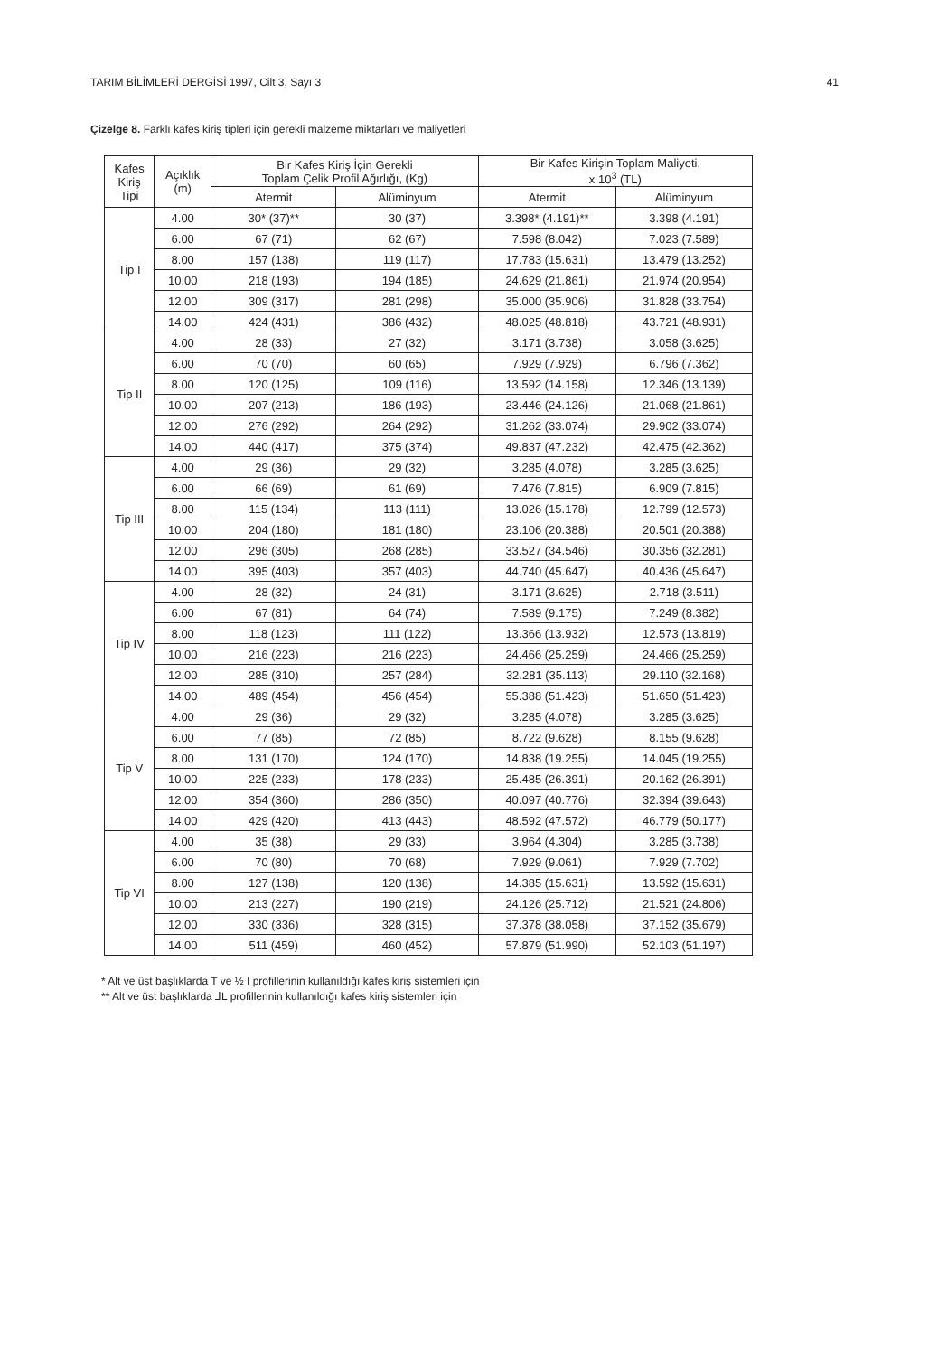TARIM BİLİMLERİ DERGİSİ 1997, Cilt 3, Sayı 3 41
Çizelge 8. Farklı kafes kiriş tipleri için gerekli malzeme miktarları ve maliyetleri
| Kafes Kiriş Tipi | Açıklık (m) | Bir Kafes Kiriş İçin Gerekli Toplam Çelik Profil Ağırlığı, (Kg) | | Bir Kafes Kirişin Toplam Maliyeti, x 10<sup>3</sup> (TL) | |
| --- | --- | --- | --- | --- | --- |
| | | Atermit | Alüminyum | Atermit | Alüminyum |
| Tip I | 4.00 | 30* (37)** | 30 (37) | 3.398* (4.191)** | 3.398 (4.191) |
| | 6.00 | 67 (71) | 62 (67) | 7.598 (8.042) | 7.023 (7.589) |
| | 8.00 | 157 (138) | 119 (117) | 17.783 (15.631) | 13.479 (13.252) |
| | 10.00 | 218 (193) | 194 (185) | 24.629 (21.861) | 21.974 (20.954) |
| | 12.00 | 309 (317) | 281 (298) | 35.000 (35.906) | 31.828 (33.754) |
| | 14.00 | 424 (431) | 386 (432) | 48.025 (48.818) | 43.721 (48.931) |
| Tip II | 4.00 | 28 (33) | 27 (32) | 3.171 (3.738) | 3.058 (3.625) |
| | 6.00 | 70 (70) | 60 (65) | 7.929 (7.929) | 6.796 (7.362) |
| | 8.00 | 120 (125) | 109 (116) | 13.592 (14.158) | 12.346 (13.139) |
| | 10.00 | 207 (213) | 186 (193) | 23.446 (24.126) | 21.068 (21.861) |
| | 12.00 | 276 (292) | 264 (292) | 31.262 (33.074) | 29.902 (33.074) |
| | 14.00 | 440 (417) | 375 (374) | 49.837 (47.232) | 42.475 (42.362) |
| Tip III | 4.00 | 29 (36) | 29 (32) | 3.285 (4.078) | 3.285 (3.625) |
| | 6.00 | 66 (69) | 61 (69) | 7.476 (7.815) | 6.909 (7.815) |
| | 8.00 | 115 (134) | 113 (111) | 13.026 (15.178) | 12.799 (12.573) |
| | 10.00 | 204 (180) | 181 (180) | 23.106 (20.388) | 20.501 (20.388) |
| | 12.00 | 296 (305) | 268 (285) | 33.527 (34.546) | 30.356 (32.281) |
| | 14.00 | 395 (403) | 357 (403) | 44.740 (45.647) | 40.436 (45.647) |
| Tip IV | 4.00 | 28 (32) | 24 (31) | 3.171 (3.625) | 2.718 (3.511) |
| | 6.00 | 67 (81) | 64 (74) | 7.589 (9.175) | 7.249 (8.382) |
| | 8.00 | 118 (123) | 111 (122) | 13.366 (13.932) | 12.573 (13.819) |
| | 10.00 | 216 (223) | 216 (223) | 24.466 (25.259) | 24.466 (25.259) |
| | 12.00 | 285 (310) | 257 (284) | 32.281 (35.113) | 29.110 (32.168) |
| | 14.00 | 489 (454) | 456 (454) | 55.388 (51.423) | 51.650 (51.423) |
| Tip V | 4.00 | 29 (36) | 29 (32) | 3.285 (4.078) | 3.285 (3.625) |
| | 6.00 | 77 (85) | 72 (85) | 8.722 (9.628) | 8.155 (9.628) |
| | 8.00 | 131 (170) | 124 (170) | 14.838 (19.255) | 14.045 (19.255) |
| | 10.00 | 225 (233) | 178 (233) | 25.485 (26.391) | 20.162 (26.391) |
| | 12.00 | 354 (360) | 286 (350) | 40.097 (40.776) | 32.394 (39.643) |
| | 14.00 | 429 (420) | 413 (443) | 48.592 (47.572) | 46.779 (50.177) |
| Tip VI | 4.00 | 35 (38) | 29 (33) | 3.964 (4.304) | 3.285 (3.738) |
| | 6.00 | 70 (80) | 70 (68) | 7.929 (9.061) | 7.929 (7.702) |
| | 8.00 | 127 (138) | 120 (138) | 14.385 (15.631) | 13.592 (15.631) |
| | 10.00 | 213 (227) | 190 (219) | 24.126 (25.712) | 21.521 (24.806) |
| | 12.00 | 330 (336) | 328 (315) | 37.378 (38.058) | 37.152 (35.679) |
| | 14.00 | 511 (459) | 460 (452) | 57.879 (51.990) | 52.103 (51.197) |
* Alt ve üst başlıklarda T ve ½ I profillerinin kullanıldığı kafes kiriş sistemleri için
** Alt ve üst başlıklarda ⅃L profillerinin kullanıldığı kafes kiriş sistemleri için